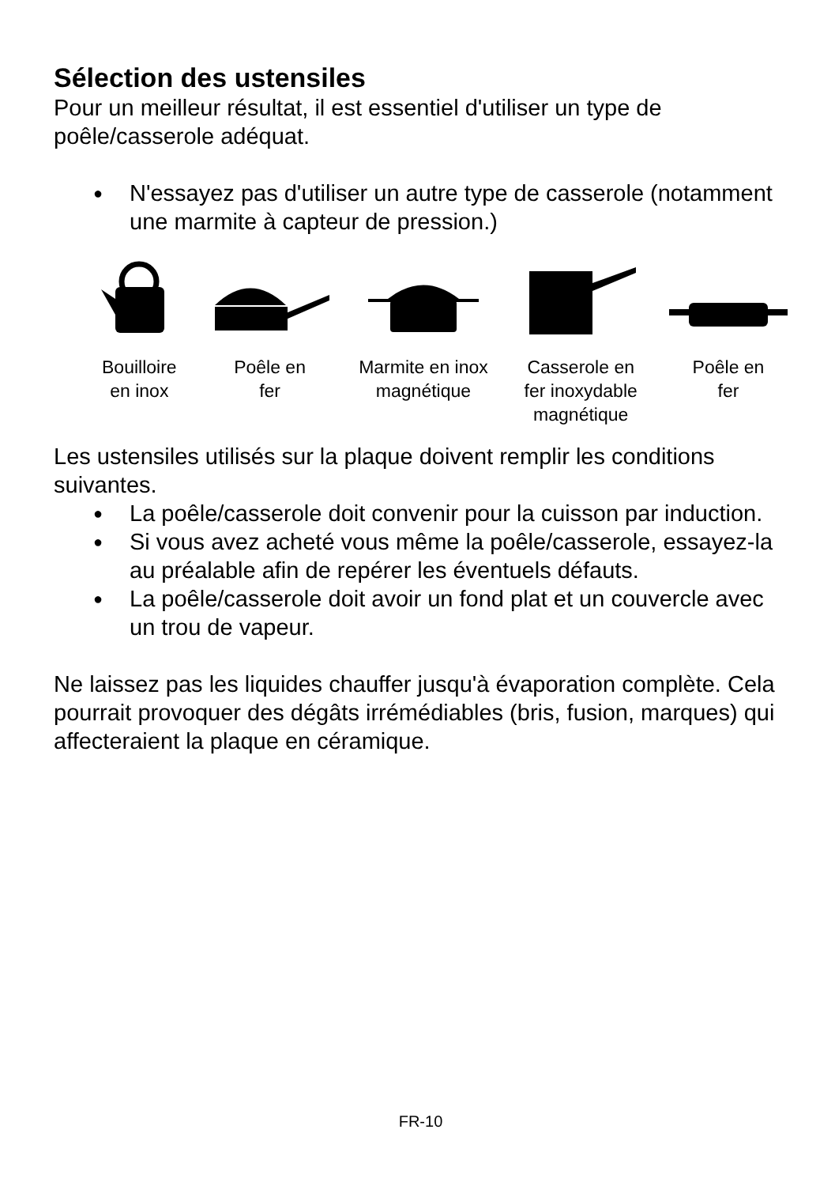Sélection des ustensiles
Pour un meilleur résultat, il est essentiel d'utiliser un type de poêle/casserole adéquat.
● N'essayez pas d'utiliser un autre type de casserole (notamment une marmite à capteur de pression.)
Bouilloire
en inox
Poêle en
fer
Marmite en inox
magnétique
Casserole en
fer inoxydable
magnétique
Poêle en
fer
Les ustensiles utilisés sur la plaque doivent remplir les conditions suivantes.
● La poêle/casserole doit convenir pour la cuisson par induction.
● Si vous avez acheté vous même la poêle/casserole, essayez-la au préalable afin de repérer les éventuels défauts.
● La poêle/casserole doit avoir un fond plat et un couvercle avec un trou de vapeur.
Ne laissez pas les liquides chauffer jusqu'à évaporation complète. Cela pourrait provoquer des dégâts irrémédiables (bris, fusion, marques) qui affecteraient la plaque en céramique.
FR-10